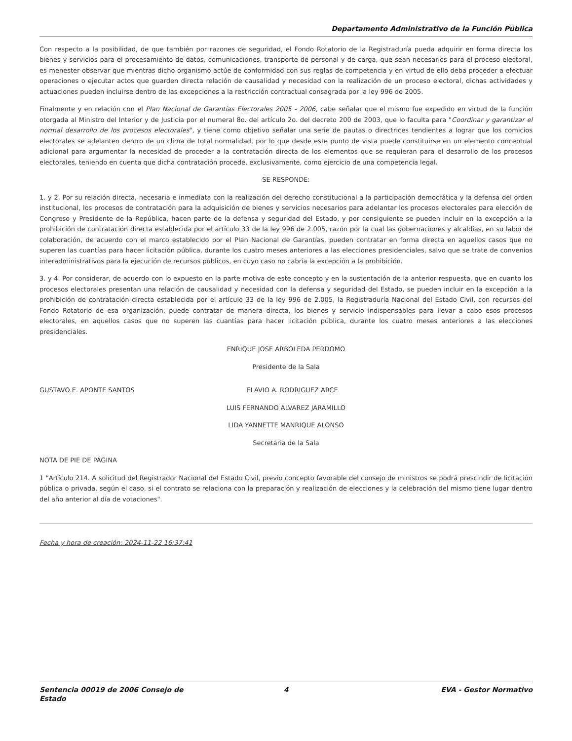Departamento Administrativo de la Función Pública
Con respecto a la posibilidad, de que también por razones de seguridad, el Fondo Rotatorio de la Registraduría pueda adquirir en forma directa los bienes y servicios para el procesamiento de datos, comunicaciones, transporte de personal y de carga, que sean necesarios para el proceso electoral, es menester observar que mientras dicho organismo actúe de conformidad con sus reglas de competencia y en virtud de ello deba proceder a efectuar operaciones o ejecutar actos que guarden directa relación de causalidad y necesidad con la realización de un proceso electoral, dichas actividades y actuaciones pueden incluirse dentro de las excepciones a la restricción contractual consagrada por la ley 996 de 2005.
Finalmente y en relación con el Plan Nacional de Garantías Electorales 2005 - 2006, cabe señalar que el mismo fue expedido en virtud de la función otorgada al Ministro del Interior y de Justicia por el numeral 8o. del artículo 2o. del decreto 200 de 2003, que lo faculta para "Coordinar y garantizar el normal desarrollo de los procesos electorales", y tiene como objetivo señalar una serie de pautas o directrices tendientes a lograr que los comicios electorales se adelanten dentro de un clima de total normalidad, por lo que desde este punto de vista puede constituirse en un elemento conceptual adicional para argumentar la necesidad de proceder a la contratación directa de los elementos que se requieran para el desarrollo de los procesos electorales, teniendo en cuenta que dicha contratación procede, exclusivamente, como ejercicio de una competencia legal.
SE RESPONDE:
1. y 2. Por su relación directa, necesaria e inmediata con la realización del derecho constitucional a la participación democrática y la defensa del orden institucional, los procesos de contratación para la adquisición de bienes y servicios necesarios para adelantar los procesos electorales para elección de Congreso y Presidente de la República, hacen parte de la defensa y seguridad del Estado, y por consiguiente se pueden incluir en la excepción a la prohibición de contratación directa establecida por el artículo 33 de la ley 996 de 2.005, razón por la cual las gobernaciones y alcaldías, en su labor de colaboración, de acuerdo con el marco establecido por el Plan Nacional de Garantías, pueden contratar en forma directa en aquellos casos que no superen las cuantías para hacer licitación pública, durante los cuatro meses anteriores a las elecciones presidenciales, salvo que se trate de convenios interadministrativos para la ejecución de recursos públicos, en cuyo caso no cabría la excepción a la prohibición.
3. y 4. Por considerar, de acuerdo con lo expuesto en la parte motiva de este concepto y en la sustentación de la anterior respuesta, que en cuanto los procesos electorales presentan una relación de causalidad y necesidad con la defensa y seguridad del Estado, se pueden incluir en la excepción a la prohibición de contratación directa establecida por el artículo 33 de la ley 996 de 2.005, la Registraduría Nacional del Estado Civil, con recursos del Fondo Rotatorio de esa organización, puede contratar de manera directa, los bienes y servicio indispensables para llevar a cabo esos procesos electorales, en aquellos casos que no superen las cuantías para hacer licitación pública, durante los cuatro meses anteriores a las elecciones presidenciales.
ENRIQUE JOSE ARBOLEDA PERDOMO
Presidente de la Sala
GUSTAVO E. APONTE SANTOS FLAVIO A. RODRIGUEZ ARCE
LUIS FERNANDO ALVAREZ JARAMILLO
LIDA YANNETTE MANRIQUE ALONSO
Secretaria de la Sala
NOTA DE PIE DE PÁGINA
1 "Artículo 214. A solicitud del Registrador Nacional del Estado Civil, previo concepto favorable del consejo de ministros se podrá prescindir de licitación pública o privada, según el caso, si el contrato se relaciona con la preparación y realización de elecciones y la celebración del mismo tiene lugar dentro del año anterior al día de votaciones".
Fecha y hora de creación: 2024-11-22 16:37:41
Sentencia 00019 de 2006 Consejo de Estado
4 EVA - Gestor Normativo